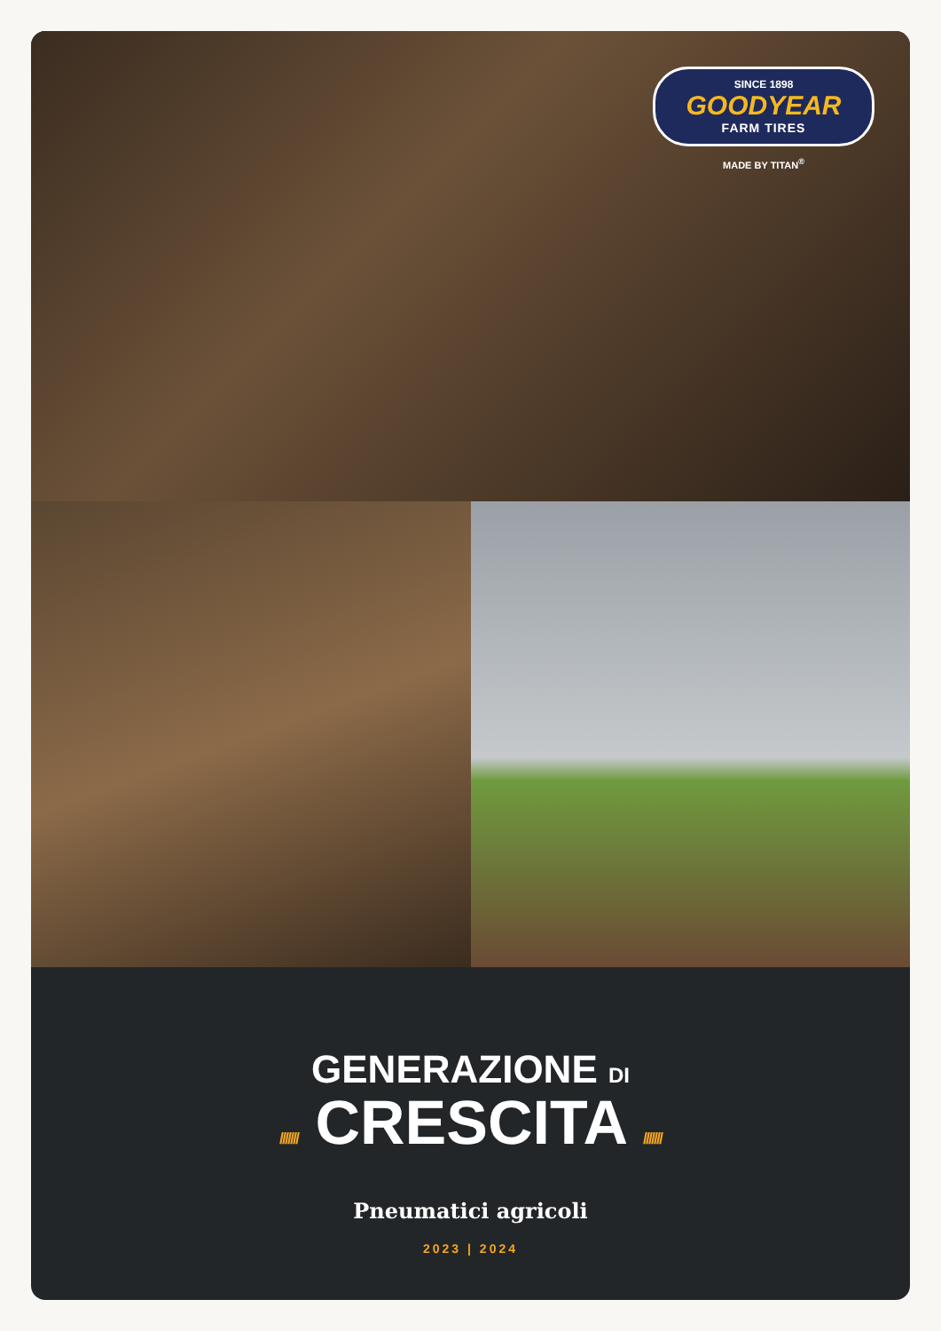SINCE 1898
GOODYEAR
FARM TIRES
MADE BY TITAN<sup>®</sup>
GENERAZIONE DI
/////// CRESCITA ///////
Pneumatici agricoli
2023 | 2024